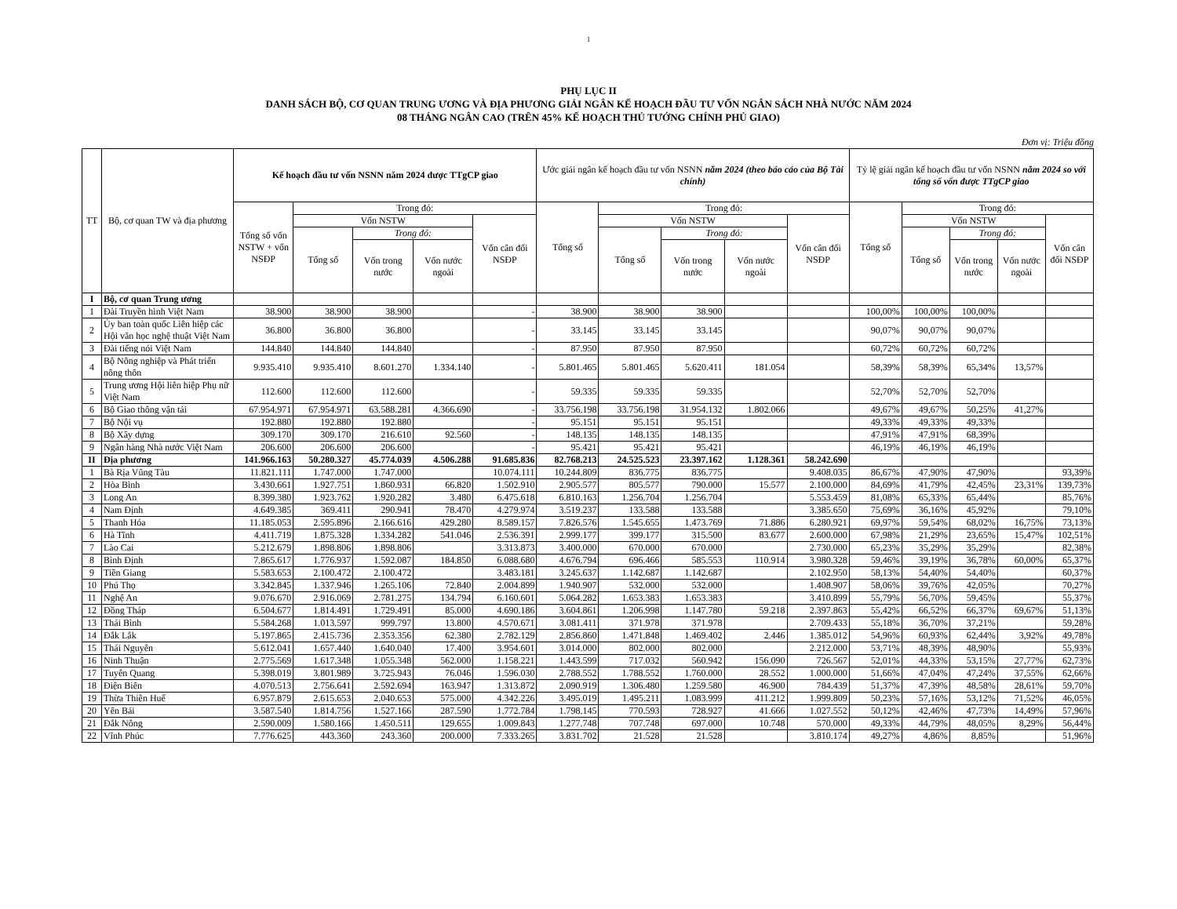1
PHỤ LỤC II
DANH SÁCH BỘ, CƠ QUAN TRUNG ƯƠNG VÀ ĐỊA PHƯƠNG GIẢI NGÂN KẾ HOẠCH ĐẦU TƯ VỐN NGÂN SÁCH NHÀ NƯỚC NĂM 2024
08 THÁNG NGÂN CAO (TRÊN 45% KẾ HOẠCH THỦ TƯỚNG CHÍNH PHỦ GIAO)
Đơn vị: Triệu đồng
| TT | Bộ, cơ quan TW và địa phương | Kế hoạch đầu tư vốn NSNN năm 2024 được TTgCP giao | | | | | Ước giải ngân kế hoạch đầu tư vốn NSNN năm 2024 (theo báo cáo của Bộ Tài chính) | | | | | Tỷ lệ giải ngân kế hoạch đầu tư vốn NSNN năm 2024 so với tổng số vốn được TTgCP giao | | | | |
| --- | --- | --- | --- | --- | --- | --- | --- | --- | --- | --- | --- | --- | --- | --- | --- | --- |
| | | Tổng số vốn NSTW + vốn NSĐP | Trong đó: | | | | Tổng số | Trong đó: | | | | Tổng số | Trong đó: | | | |
| | | | Vốn NSTW | | | Vốn cân đối NSĐP | | Vốn NSTW | | | Vốn cân đối NSĐP | | Vốn NSTW | | | Vốn cân đối NSĐP |
| | | | Tổng số | Trong đó: | | | | Tổng số | Trong đó: | | | | Tổng số | Trong đó: | | |
| | | | | Vốn trong nước | Vốn nước ngoài | | | | Vốn trong nước | Vốn nước ngoài | | | | Vốn trong nước | Vốn nước ngoài | |
| I | Bộ, cơ quan Trung ương | | | | | | | | | | | | | | | |
| 1 | Đài Truyền hình Việt Nam | 38.900 | 38.900 | 38.900 | | - | 38.900 | 38.900 | 38.900 | | | 100,00% | 100,00% | 100,00% | | |
| 2 | Ủy ban toàn quốc Liên hiệp các Hội văn học nghệ thuật Việt Nam | 36.800 | 36.800 | 36.800 | | - | 33.145 | 33.145 | 33.145 | | | 90,07% | 90,07% | 90,07% | | |
| 3 | Đài tiếng nói Việt Nam | 144.840 | 144.840 | 144.840 | | - | 87.950 | 87.950 | 87.950 | | | 60,72% | 60,72% | 60,72% | | |
| 4 | Bộ Nông nghiệp và Phát triển nông thôn | 9.935.410 | 9.935.410 | 8.601.270 | 1.334.140 | - | 5.801.465 | 5.801.465 | 5.620.411 | 181.054 | | 58,39% | 58,39% | 65,34% | 13,57% | |
| 5 | Trung ương Hội liên hiệp Phụ nữ Việt Nam | 112.600 | 112.600 | 112.600 | | - | 59.335 | 59.335 | 59.335 | | | 52,70% | 52,70% | 52,70% | | |
| 6 | Bộ Giao thông vận tải | 67.954.971 | 67.954.971 | 63.588.281 | 4.366.690 | - | 33.756.198 | 33.756.198 | 31.954.132 | 1.802.066 | | 49,67% | 49,67% | 50,25% | 41,27% | |
| 7 | Bộ Nội vụ | 192.880 | 192.880 | 192.880 | | - | 95.151 | 95.151 | 95.151 | | | 49,33% | 49,33% | 49,33% | | |
| 8 | Bộ Xây dựng | 309.170 | 309.170 | 216.610 | 92.560 | - | 148.135 | 148.135 | 148.135 | | | 47,91% | 47,91% | 68,39% | | |
| 9 | Ngân hàng Nhà nước Việt Nam | 206.600 | 206.600 | 206.600 | | - | 95.421 | 95.421 | 95.421 | | | 46,19% | 46,19% | 46,19% | | |
| II | Địa phương | 141.966.163 | 50.280.327 | 45.774.039 | 4.506.288 | 91.685.836 | 82.768.213 | 24.525.523 | 23.397.162 | 1.128.361 | 58.242.690 | | | | | |
| 1 | Bà Rịa Vũng Tàu | 11.821.111 | 1.747.000 | 1.747.000 | | 10.074.111 | 10.244.809 | 836.775 | 836.775 | | 9.408.035 | 86,67% | 47,90% | 47,90% | | 93,39% |
| 2 | Hòa Bình | 3.430.661 | 1.927.751 | 1.860.931 | 66.820 | 1.502.910 | 2.905.577 | 805.577 | 790.000 | 15.577 | 2.100.000 | 84,69% | 41,79% | 42,45% | 23,31% | 139,73% |
| 3 | Long An | 8.399.380 | 1.923.762 | 1.920.282 | 3.480 | 6.475.618 | 6.810.163 | 1.256.704 | 1.256.704 | | 5.553.459 | 81,08% | 65,33% | 65,44% | | 85,76% |
| 4 | Nam Định | 4.649.385 | 369.411 | 290.941 | 78.470 | 4.279.974 | 3.519.237 | 133.588 | 133.588 | | 3.385.650 | 75,69% | 36,16% | 45,92% | | 79,10% |
| 5 | Thanh Hóa | 11.185.053 | 2.595.896 | 2.166.616 | 429.280 | 8.589.157 | 7.826.576 | 1.545.655 | 1.473.769 | 71.886 | 6.280.921 | 69,97% | 59,54% | 68,02% | 16,75% | 73,13% |
| 6 | Hà Tĩnh | 4.411.719 | 1.875.328 | 1.334.282 | 541.046 | 2.536.391 | 2.999.177 | 399.177 | 315.500 | 83.677 | 2.600.000 | 67,98% | 21,29% | 23,65% | 15,47% | 102,51% |
| 7 | Lào Cai | 5.212.679 | 1.898.806 | 1.898.806 | | 3.313.873 | 3.400.000 | 670.000 | 670.000 | | 2.730.000 | 65,23% | 35,29% | 35,29% | | 82,38% |
| 8 | Bình Định | 7.865.617 | 1.776.937 | 1.592.087 | 184.850 | 6.088.680 | 4.676.794 | 696.466 | 585.553 | 110.914 | 3.980.328 | 59,46% | 39,19% | 36,78% | 60,00% | 65,37% |
| 9 | Tiền Giang | 5.583.653 | 2.100.472 | 2.100.472 | | 3.483.181 | 3.245.637 | 1.142.687 | 1.142.687 | | 2.102.950 | 58,13% | 54,40% | 54,40% | | 60,37% |
| 10 | Phú Thọ | 3.342.845 | 1.337.946 | 1.265.106 | 72.840 | 2.004.899 | 1.940.907 | 532.000 | 532.000 | | 1.408.907 | 58,06% | 39,76% | 42,05% | | 70,27% |
| 11 | Nghệ An | 9.076.670 | 2.916.069 | 2.781.275 | 134.794 | 6.160.601 | 5.064.282 | 1.653.383 | 1.653.383 | | 3.410.899 | 55,79% | 56,70% | 59,45% | | 55,37% |
| 12 | Đồng Tháp | 6.504.677 | 1.814.491 | 1.729.491 | 85.000 | 4.690.186 | 3.604.861 | 1.206.998 | 1.147.780 | 59.218 | 2.397.863 | 55,42% | 66,52% | 66,37% | 69,67% | 51,13% |
| 13 | Thái Bình | 5.584.268 | 1.013.597 | 999.797 | 13.800 | 4.570.671 | 3.081.411 | 371.978 | 371.978 | | 2.709.433 | 55,18% | 36,70% | 37,21% | | 59,28% |
| 14 | Đắk Lắk | 5.197.865 | 2.415.736 | 2.353.356 | 62.380 | 2.782.129 | 2.856.860 | 1.471.848 | 1.469.402 | 2.446 | 1.385.012 | 54,96% | 60,93% | 62,44% | 3,92% | 49,78% |
| 15 | Thái Nguyên | 5.612.041 | 1.657.440 | 1.640.040 | 17.400 | 3.954.601 | 3.014.000 | 802.000 | 802.000 | | 2.212.000 | 53,71% | 48,39% | 48,90% | | 55,93% |
| 16 | Ninh Thuận | 2.775.569 | 1.617.348 | 1.055.348 | 562.000 | 1.158.221 | 1.443.599 | 717.032 | 560.942 | 156.090 | 726.567 | 52,01% | 44,33% | 53,15% | 27,77% | 62,73% |
| 17 | Tuyên Quang | 5.398.019 | 3.801.989 | 3.725.943 | 76.046 | 1.596.030 | 2.788.552 | 1.788.552 | 1.760.000 | 28.552 | 1.000.000 | 51,66% | 47,04% | 47,24% | 37,55% | 62,66% |
| 18 | Điện Biên | 4.070.513 | 2.756.641 | 2.592.694 | 163.947 | 1.313.872 | 2.090.919 | 1.306.480 | 1.259.580 | 46.900 | 784.439 | 51,37% | 47,39% | 48,58% | 28,61% | 59,70% |
| 19 | Thừa Thiên Huế | 6.957.879 | 2.615.653 | 2.040.653 | 575.000 | 4.342.226 | 3.495.019 | 1.495.211 | 1.083.999 | 411.212 | 1.999.809 | 50,23% | 57,16% | 53,12% | 71,52% | 46,05% |
| 20 | Yên Bái | 3.587.540 | 1.814.756 | 1.527.166 | 287.590 | 1.772.784 | 1.798.145 | 770.593 | 728.927 | 41.666 | 1.027.552 | 50,12% | 42,46% | 47,73% | 14,49% | 57,96% |
| 21 | Đắk Nông | 2.590.009 | 1.580.166 | 1.450.511 | 129.655 | 1.009.843 | 1.277.748 | 707.748 | 697.000 | 10.748 | 570.000 | 49,33% | 44,79% | 48,05% | 8,29% | 56,44% |
| 22 | Vĩnh Phúc | 7.776.625 | 443.360 | 243.360 | 200.000 | 7.333.265 | 3.831.702 | 21.528 | 21.528 | | 3.810.174 | 49,27% | 4,86% | 8,85% | | 51,96% |